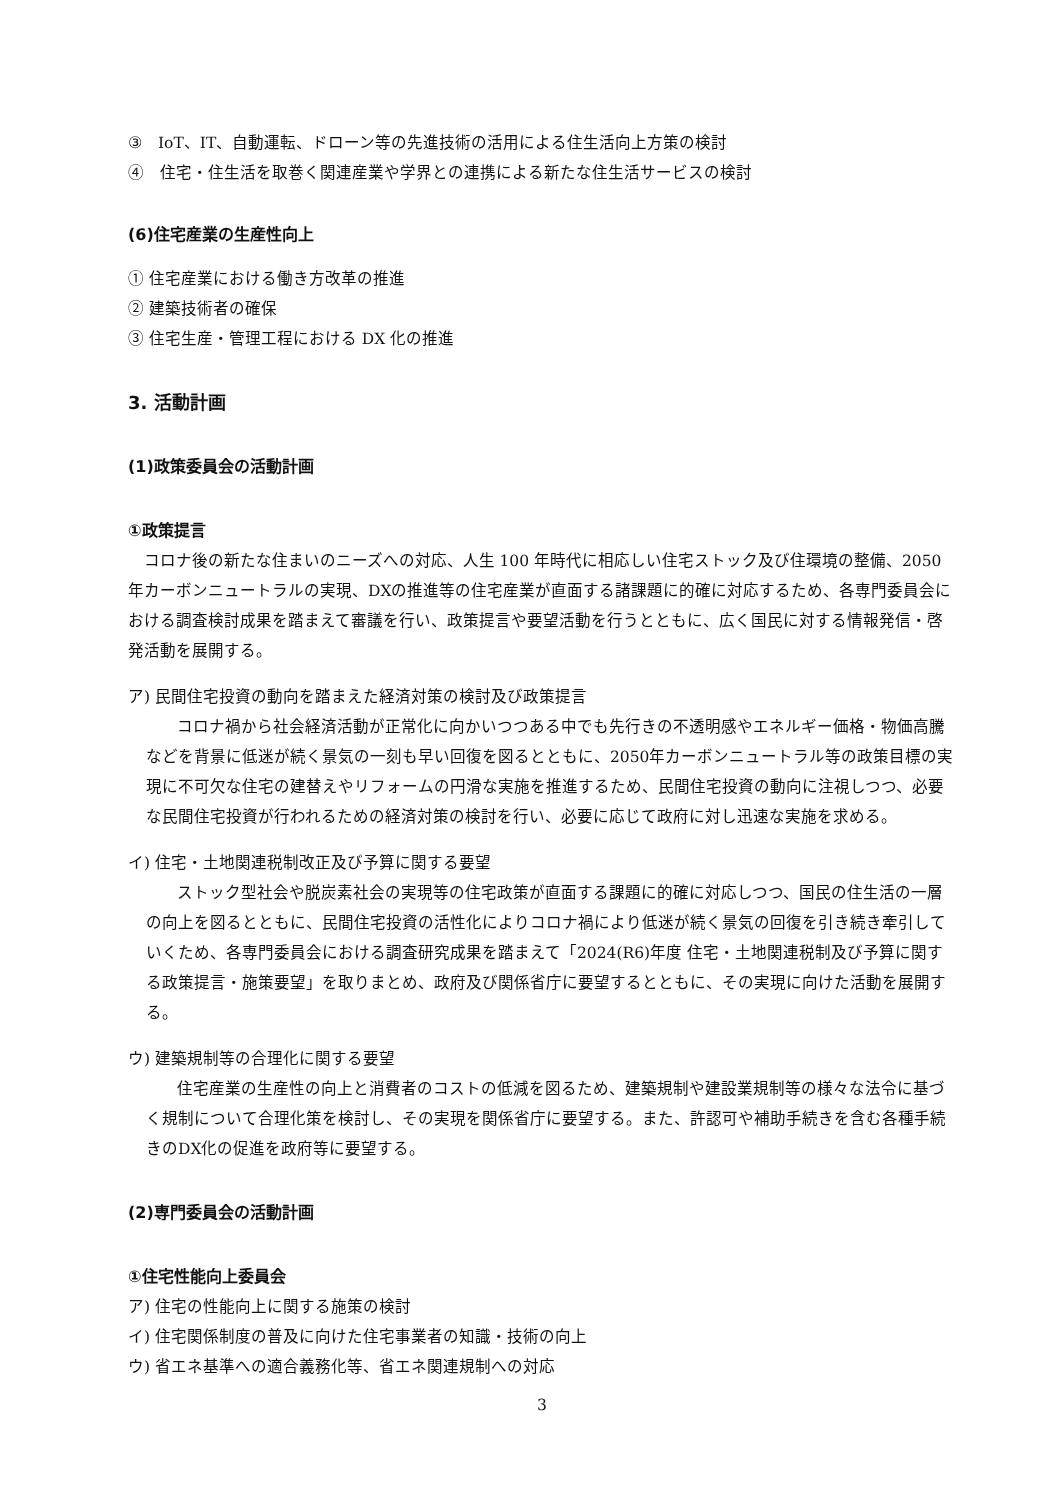③　IoT、IT、自動運転、ドローン等の先進技術の活用による住生活向上方策の検討
④　住宅・住生活を取巻く関連産業や学界との連携による新たな住生活サービスの検討
(6)住宅産業の生産性向上
① 住宅産業における働き方改革の推進
② 建築技術者の確保
③ 住宅生産・管理工程における DX 化の推進
3. 活動計画
(1)政策委員会の活動計画
①政策提言
コロナ後の新たな住まいのニーズへの対応、人生 100 年時代に相応しい住宅ストック及び住環境の整備、2050年カーボンニュートラルの実現、DXの推進等の住宅産業が直面する諸課題に的確に対応するため、各専門委員会における調査検討成果を踏まえて審議を行い、政策提言や要望活動を行うとともに、広く国民に対する情報発信・啓発活動を展開する。
ア) 民間住宅投資の動向を踏まえた経済対策の検討及び政策提言
コロナ禍から社会経済活動が正常化に向かいつつある中でも先行きの不透明感やエネルギー価格・物価高騰などを背景に低迷が続く景気の一刻も早い回復を図るとともに、2050年カーボンニュートラル等の政策目標の実現に不可欠な住宅の建替えやリフォームの円滑な実施を推進するため、民間住宅投資の動向に注視しつつ、必要な民間住宅投資が行われるための経済対策の検討を行い、必要に応じて政府に対し迅速な実施を求める。
イ) 住宅・土地関連税制改正及び予算に関する要望
ストック型社会や脱炭素社会の実現等の住宅政策が直面する課題に的確に対応しつつ、国民の住生活の一層の向上を図るとともに、民間住宅投資の活性化によりコロナ禍により低迷が続く景気の回復を引き続き牽引していくため、各専門委員会における調査研究成果を踏まえて「2024(R6)年度 住宅・土地関連税制及び予算に関する政策提言・施策要望」を取りまとめ、政府及び関係省庁に要望するとともに、その実現に向けた活動を展開する。
ウ) 建築規制等の合理化に関する要望
住宅産業の生産性の向上と消費者のコストの低減を図るため、建築規制や建設業規制等の様々な法令に基づく規制について合理化策を検討し、その実現を関係省庁に要望する。また、許認可や補助手続きを含む各種手続きのDX化の促進を政府等に要望する。
(2)専門委員会の活動計画
①住宅性能向上委員会
ア) 住宅の性能向上に関する施策の検討
イ) 住宅関係制度の普及に向けた住宅事業者の知識・技術の向上
ウ) 省エネ基準への適合義務化等、省エネ関連規制への対応
3